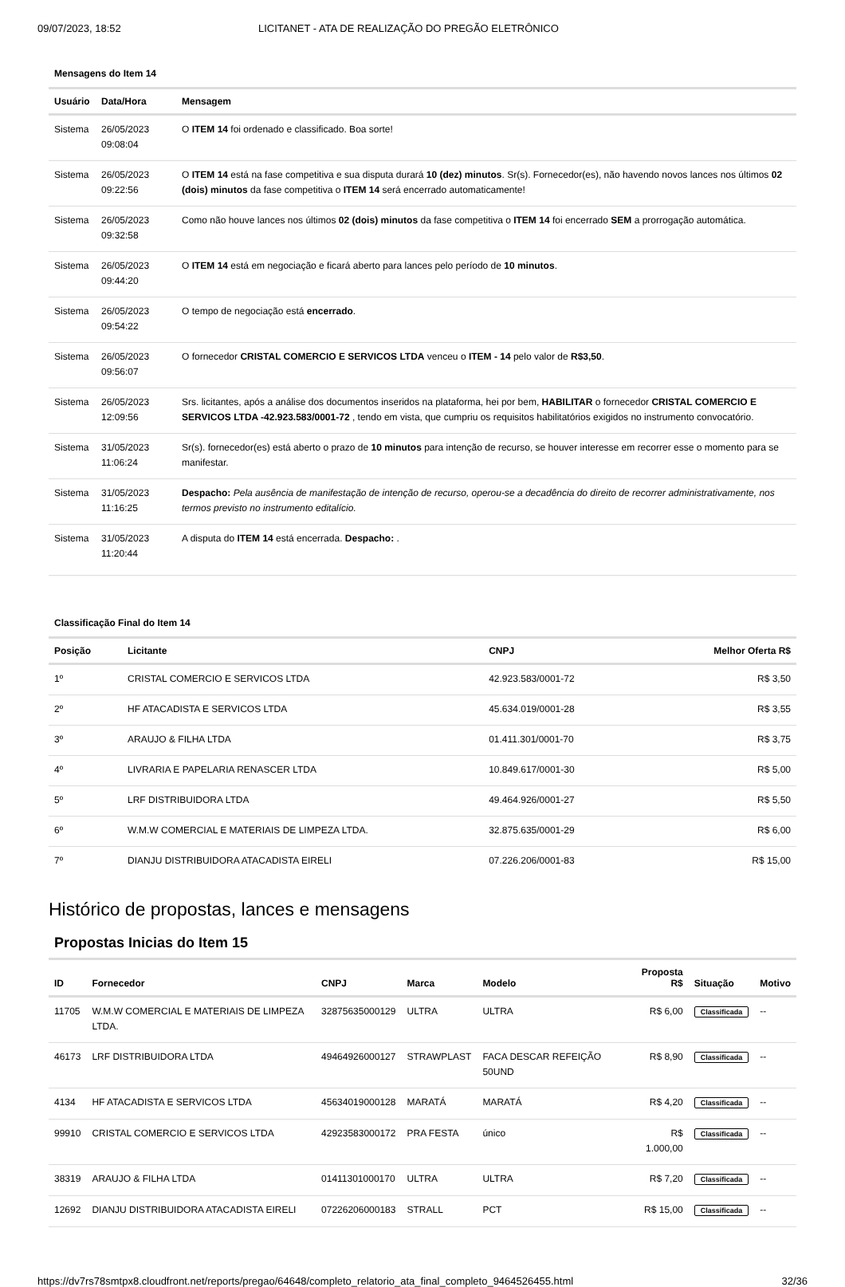09/07/2023, 18:52 LICITANET - ATA DE REALIZAÇÃO DO PREGÃO ELETRÔNICO
Mensagens do Item 14
| Usuário | Data/Hora | Mensagem |
| --- | --- | --- |
| Sistema | 26/05/2023 09:08:04 | O ITEM 14 foi ordenado e classificado. Boa sorte! |
| Sistema | 26/05/2023 09:22:56 | O ITEM 14 está na fase competitiva e sua disputa durará 10 (dez) minutos . Sr(s). Fornecedor(es), não havendo novos lances nos últimos 02 (dois) minutos da fase competitiva o ITEM 14 será encerrado automaticamente! |
| Sistema | 26/05/2023 09:32:58 | Como não houve lances nos últimos 02 (dois) minutos da fase competitiva o ITEM 14 foi encerrado SEM a prorrogação automática. |
| Sistema | 26/05/2023 09:44:20 | O ITEM 14 está em negociação e ficará aberto para lances pelo período de 10 minutos . |
| Sistema | 26/05/2023 09:54:22 | O tempo de negociação está encerrado . |
| Sistema | 26/05/2023 09:56:07 | O fornecedor CRISTAL COMERCIO E SERVICOS LTDA venceu o ITEM - 14 pelo valor de R$3,50 . |
| Sistema | 26/05/2023 12:09:56 | Srs. licitantes, após a análise dos documentos inseridos na plataforma, hei por bem, HABILITAR o fornecedor CRISTAL COMERCIO E SERVICOS LTDA -42.923.583/0001-72 , tendo em vista, que cumpriu os requisitos habilitatórios exigidos no instrumento convocatório. |
| Sistema | 31/05/2023 11:06:24 | Sr(s). fornecedor(es) está aberto o prazo de 10 minutos para intenção de recurso, se houver interesse em recorrer esse o momento para se manifestar. |
| Sistema | 31/05/2023 11:16:25 | Despacho: Pela ausência de manifestação de intenção de recurso, operou-se a decadência do direito de recorrer administrativamente, nos termos previsto no instrumento editalício. |
| Sistema | 31/05/2023 11:20:44 | A disputa do ITEM 14 está encerrada. Despacho: . |
Classificação Final do Item 14
| Posição | Licitante | CNPJ | Melhor Oferta R$ |
| --- | --- | --- | --- |
| 1º | CRISTAL COMERCIO E SERVICOS LTDA | 42.923.583/0001-72 | R$ 3,50 |
| 2º | HF ATACADISTA E SERVICOS LTDA | 45.634.019/0001-28 | R$ 3,55 |
| 3º | ARAUJO & FILHA LTDA | 01.411.301/0001-70 | R$ 3,75 |
| 4º | LIVRARIA E PAPELARIA RENASCER LTDA | 10.849.617/0001-30 | R$ 5,00 |
| 5º | LRF DISTRIBUIDORA LTDA | 49.464.926/0001-27 | R$ 5,50 |
| 6º | W.M.W COMERCIAL E MATERIAIS DE LIMPEZA LTDA. | 32.875.635/0001-29 | R$ 6,00 |
| 7º | DIANJU DISTRIBUIDORA ATACADISTA EIRELI | 07.226.206/0001-83 | R$ 15,00 |
Histórico de propostas, lances e mensagens
Propostas Inicias do Item 15
| ID | Fornecedor | CNPJ | Marca | Modelo | Proposta R$ | Situação | Motivo |
| --- | --- | --- | --- | --- | --- | --- | --- |
| 11705 | W.M.W COMERCIAL E MATERIAIS DE LIMPEZA LTDA. | 32875635000129 | ULTRA | ULTRA | R$ 6,00 | Classificada | -- |
| 46173 | LRF DISTRIBUIDORA LTDA | 49464926000127 | STRAWPLAST | FACA DESCAR REFEIÇÃO 50UND | R$ 8,90 | Classificada | -- |
| 4134 | HF ATACADISTA E SERVICOS LTDA | 45634019000128 | MARATÁ | MARATÁ | R$ 4,20 | Classificada | -- |
| 99910 | CRISTAL COMERCIO E SERVICOS LTDA | 42923583000172 | PRA FESTA | único | R$ 1.000,00 | Classificada | -- |
| 38319 | ARAUJO & FILHA LTDA | 01411301000170 | ULTRA | ULTRA | R$ 7,20 | Classificada | -- |
| 12692 | DIANJU DISTRIBUIDORA ATACADISTA EIRELI | 07226206000183 | STRALL | PCT | R$ 15,00 | Classificada | -- |
https://dv7rs78smtpx8.cloudfront.net/reports/pregao/64648/completo_relatorio_ata_final_completo_9464526455.html 32/36